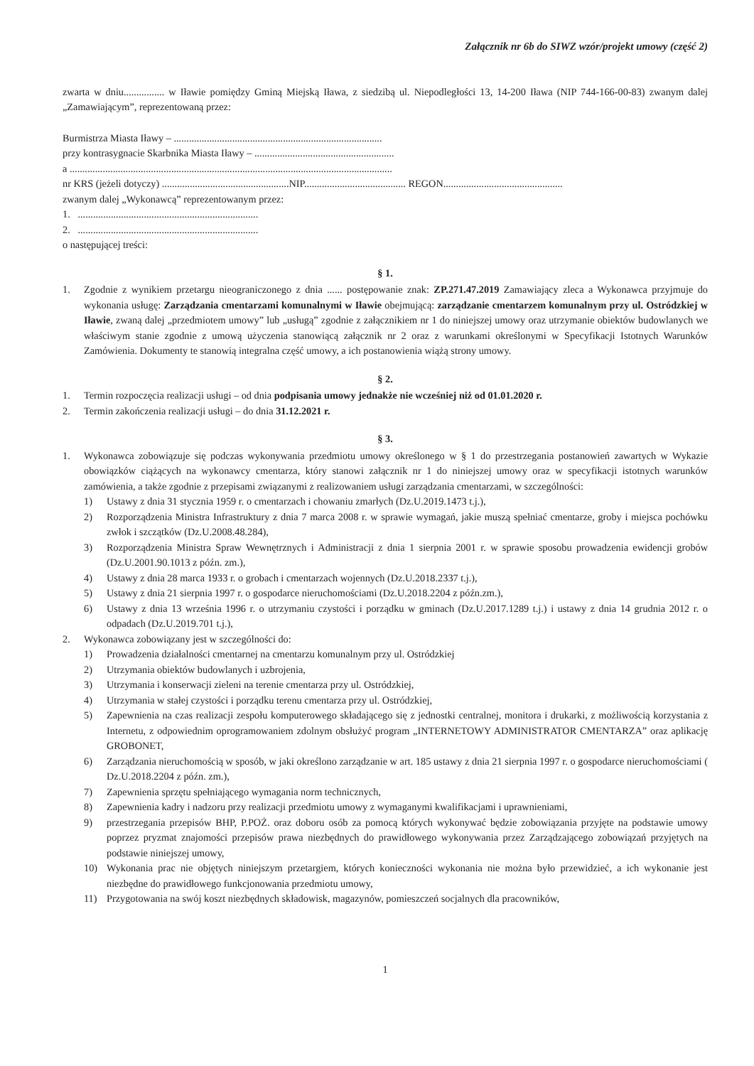Załącznik nr 6b do SIWZ wzór/projekt umowy (część 2)
zwarta w dniu................ w Iławie pomiędzy Gminą Miejską Iława, z siedzibą ul. Niepodległości 13, 14-200 Iława (NIP 744-166-00-83) zwanym dalej „Zamawiającym”, reprezentowaną przez:
Burmistrza Miasta Iławy – ..................................................................................
przy kontrasygnacie Skarbnika Miasta Iławy – .......................................................
a ...............................................................................................................................
nr KRS (jeżeli dotyczy) ..................................................NIP........................................ REGON...............................................
zwanym dalej „Wykonawcą” reprezentowanym przez:
1. .......................................................................
2. .......................................................................
o następującej treści:
§ 1.
1. Zgodnie z wynikiem przetargu nieograniczonego z dnia ...... postępowanie znak: ZP.271.47.2019 Zamawiający zleca a Wykonawca przyjmuje do wykonania usługę: Zarządzania cmentarzami komunalnymi w Iławie obejmującą: zarządzanie cmentarzem komunalnym przy ul. Ostródzkiej w Iławie, zwaną dalej „przedmiotem umowy” lub „usługą” zgodnie z załącznikiem nr 1 do niniejszej umowy oraz utrzymanie obiektów budowlanych we właściwym stanie zgodnie z umową użyczenia stanowiącą załącznik nr 2 oraz z warunkami określonymi w Specyfikacji Istotnych Warunków Zamówienia. Dokumenty te stanowią integralna część umowy, a ich postanowienia wiążą strony umowy.
§ 2.
1. Termin rozpoczęcia realizacji usługi – od dnia podpisania umowy jednakże nie wcześniej niż od 01.01.2020 r.
2. Termin zakończenia realizacji usługi – do dnia 31.12.2021 r.
§ 3.
1. Wykonawca zobowiązuje się podczas wykonywania przedmiotu umowy określonego w § 1 do przestrzegania postanowień zawartych w Wykazie obowiązków ciążących na wykonawcy cmentarza, który stanowi załącznik nr 1 do niniejszej umowy oraz w specyfikacji istotnych warunków zamówienia, a także zgodnie z przepisami związanymi z realizowaniem usługi zarządzania cmentarzami, w szczególności:
1) Ustawy z dnia 31 stycznia 1959 r. o cmentarzach i chowaniu zmarłych (Dz.U.2019.1473 t.j.),
2) Rozporządzenia Ministra Infrastruktury z dnia 7 marca 2008 r. w sprawie wymagań, jakie muszą spełniać cmentarze, groby i miejsca pochówku zwłok i szczątków (Dz.U.2008.48.284),
3) Rozporządzenia Ministra Spraw Wewnętrznych i Administracji z dnia 1 sierpnia 2001 r. w sprawie sposobu prowadzenia ewidencji grobów (Dz.U.2001.90.1013 z późn. zm.),
4) Ustawy z dnia 28 marca 1933 r. o grobach i cmentarzach wojennych (Dz.U.2018.2337 t.j.),
5) Ustawy z dnia 21 sierpnia 1997 r. o gospodarce nieruchomościami (Dz.U.2018.2204 z późn.zm.),
6) Ustawy z dnia 13 września 1996 r. o utrzymaniu czystości i porządku w gminach (Dz.U.2017.1289 t.j.) i ustawy z dnia 14 grudnia 2012 r. o odpadach (Dz.U.2019.701 t.j.),
2. Wykonawca zobowiązany jest w szczególności do:
1) Prowadzenia działalności cmentarnej na cmentarzu komunalnym przy ul. Ostródzkiej
2) Utrzymania obiektów budowlanych i uzbrojenia,
3) Utrzymania i konserwacji zieleni na terenie cmentarza przy ul. Ostródzkiej,
4) Utrzymania w stałej czystości i porządku terenu cmentarza przy ul. Ostródzkiej,
5) Zapewnienia na czas realizacji zespołu komputerowego składającego się z jednostki centralnej, monitora i drukarki, z możliwością korzystania z Internetu, z odpowiednim oprogramowaniem zdolnym obsłużyć program „INTERNETOWY ADMINISTRATOR CMENTARZA” oraz aplikację GROBONET,
6) Zarządzania nieruchomością w sposób, w jaki określono zarządzanie w art. 185 ustawy z dnia 21 sierpnia 1997 r. o gospodarce nieruchomościami ( Dz.U.2018.2204 z późn. zm.),
7) Zapewnienia sprzętu spełniającego wymagania norm technicznych,
8) Zapewnienia kadry i nadzoru przy realizacji przedmiotu umowy z wymaganymi kwalifikacjami i uprawnieniami,
9) przestrzegania przepisów BHP, P.POŻ. oraz doboru osób za pomocą których wykonywać będzie zobowiązania przyjęte na podstawie umowy poprzez pryzmat znajomości przepisów prawa niezbędnych do prawidłowego wykonywania przez Zarządzającego zobowiązań przyjętych na podstawie niniejszej umowy,
10) Wykonania prac nie objętych niniejszym przetargiem, których konieczności wykonania nie można było przewidzieć, a ich wykonanie jest niezbędne do prawidłowego funkcjonowania przedmiotu umowy,
11) Przygotowania na swój koszt niezbędnych składowisk, magazynów, pomieszczeń socjalnych dla pracowników,
1